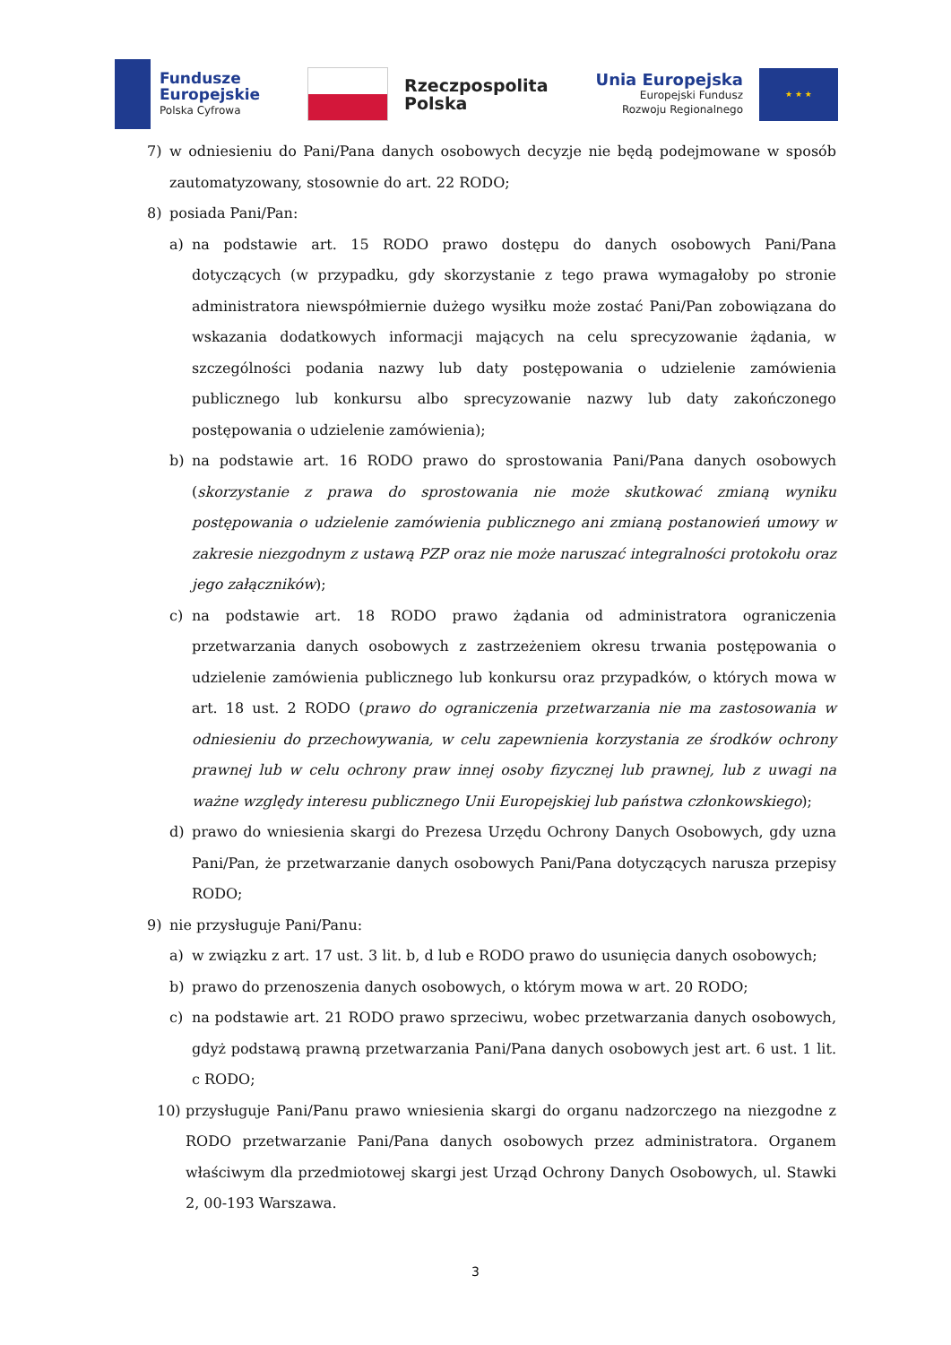Fundusze
Europejskie
Polska Cyfrowa
Rzeczpospolita
Polska
Unia Europejska
Europejski Fundusz
Rozwoju Regionalnego
★ ★ ★
7) w odniesieniu do Pani/Pana danych osobowych decyzje nie będą podejmowane w sposób zautomatyzowany, stosownie do art. 22 RODO;
8) posiada Pani/Pan:
a) na podstawie art. 15 RODO prawo dostępu do danych osobowych Pani/Pana dotyczących (w przypadku, gdy skorzystanie z tego prawa wymagałoby po stronie administratora niewspółmiernie dużego wysiłku może zostać Pani/Pan zobowiązana do wskazania dodatkowych informacji mających na celu sprecyzowanie żądania, w szczególności podania nazwy lub daty postępowania o udzielenie zamówienia publicznego lub konkursu albo sprecyzowanie nazwy lub daty zakończonego postępowania o udzielenie zamówienia);
b) na podstawie art. 16 RODO prawo do sprostowania Pani/Pana danych osobowych (skorzystanie z prawa do sprostowania nie może skutkować zmianą wyniku postępowania o udzielenie zamówienia publicznego ani zmianą postanowień umowy w zakresie niezgodnym z ustawą PZP oraz nie może naruszać integralności protokołu oraz jego załączników);
c) na podstawie art. 18 RODO prawo żądania od administratora ograniczenia przetwarzania danych osobowych z zastrzeżeniem okresu trwania postępowania o udzielenie zamówienia publicznego lub konkursu oraz przypadków, o których mowa w art. 18 ust. 2 RODO (prawo do ograniczenia przetwarzania nie ma zastosowania w odniesieniu do przechowywania, w celu zapewnienia korzystania ze środków ochrony prawnej lub w celu ochrony praw innej osoby fizycznej lub prawnej, lub z uwagi na ważne względy interesu publicznego Unii Europejskiej lub państwa członkowskiego);
d) prawo do wniesienia skargi do Prezesa Urzędu Ochrony Danych Osobowych, gdy uzna Pani/Pan, że przetwarzanie danych osobowych Pani/Pana dotyczących narusza przepisy RODO;
9) nie przysługuje Pani/Panu:
a) w związku z art. 17 ust. 3 lit. b, d lub e RODO prawo do usunięcia danych osobowych;
b) prawo do przenoszenia danych osobowych, o którym mowa w art. 20 RODO;
c) na podstawie art. 21 RODO prawo sprzeciwu, wobec przetwarzania danych osobowych, gdyż podstawą prawną przetwarzania Pani/Pana danych osobowych jest art. 6 ust. 1 lit. c RODO;
10) przysługuje Pani/Panu prawo wniesienia skargi do organu nadzorczego na niezgodne z RODO przetwarzanie Pani/Pana danych osobowych przez administratora. Organem właściwym dla przedmiotowej skargi jest Urząd Ochrony Danych Osobowych, ul. Stawki 2, 00-193 Warszawa.
3